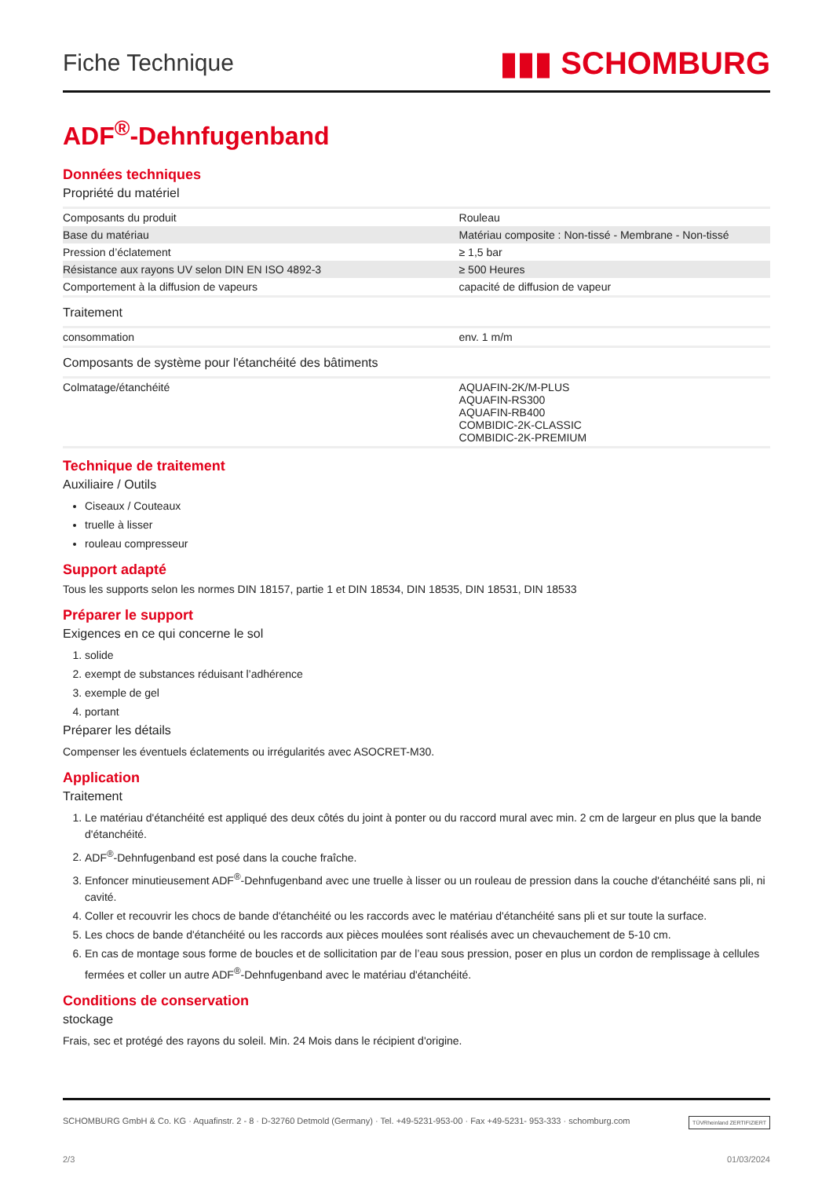Fiche Technique ▮▮▮ SCHOMBURG
ADF<sup>®</sup>-Dehnfugenband
Données techniques
Propriété du matériel
| Composants du produit | Rouleau |
| Base du matériau | Matériau composite : Non-tissé - Membrane - Non-tissé |
| Pression d’éclatement | ≥ 1,5 bar |
| Résistance aux rayons UV selon DIN EN ISO 4892-3 | ≥ 500 Heures |
| Comportement à la diffusion de vapeurs | capacité de diffusion de vapeur |
Traitement
| consommation | env. 1 m/m |
Composants de système pour l'étanchéité des bâtiments
| Colmatage/étanchéité | AQUAFIN-2K/M-PLUS AQUAFIN-RS300 AQUAFIN-RB400 COMBIDIC-2K-CLASSIC COMBIDIC-2K-PREMIUM |
Technique de traitement
Auxiliaire / Outils
Ciseaux / Couteaux
truelle à lisser
rouleau compresseur
Support adapté
Tous les supports selon les normes DIN 18157, partie 1 et DIN 18534, DIN 18535, DIN 18531, DIN 18533
Préparer le support
Exigences en ce qui concerne le sol
1. solide
2. exempt de substances réduisant l’adhérence
3. exemple de gel
4. portant
Préparer les détails
Compenser les éventuels éclatements ou irrégularités avec ASOCRET-M30.
Application
Traitement
1. Le matériau d'étanchéité est appliqué des deux côtés du joint à ponter ou du raccord mural avec min. 2 cm de largeur en plus que la bande d'étanchéité.
2. ADF<sup>®</sup>-Dehnfugenband est posé dans la couche fraîche.
3. Enfoncer minutieusement ADF<sup>®</sup>-Dehnfugenband avec une truelle à lisser ou un rouleau de pression dans la couche d'étanchéité sans pli, ni cavité.
4. Coller et recouvrir les chocs de bande d'étanchéité ou les raccords avec le matériau d'étanchéité sans pli et sur toute la surface.
5. Les chocs de bande d'étanchéité ou les raccords aux pièces moulées sont réalisés avec un chevauchement de 5-10 cm.
6. En cas de montage sous forme de boucles et de sollicitation par de l’eau sous pression, poser en plus un cordon de remplissage à cellules fermées et coller un autre ADF<sup>®</sup>-Dehnfugenband avec le matériau d'étanchéité.
Conditions de conservation
stockage
Frais, sec et protégé des rayons du soleil. Min. 24 Mois dans le récipient d'origine.
SCHOMBURG GmbH & Co. KG · Aquafinstr. 2 - 8 · D-32760 Detmold (Germany) · Tel. +49-5231-953-00 · Fax +49-5231- 953-333 · schomburg.com TÜVRheinland ZERTIFIZIERT
2/3 01/03/2024